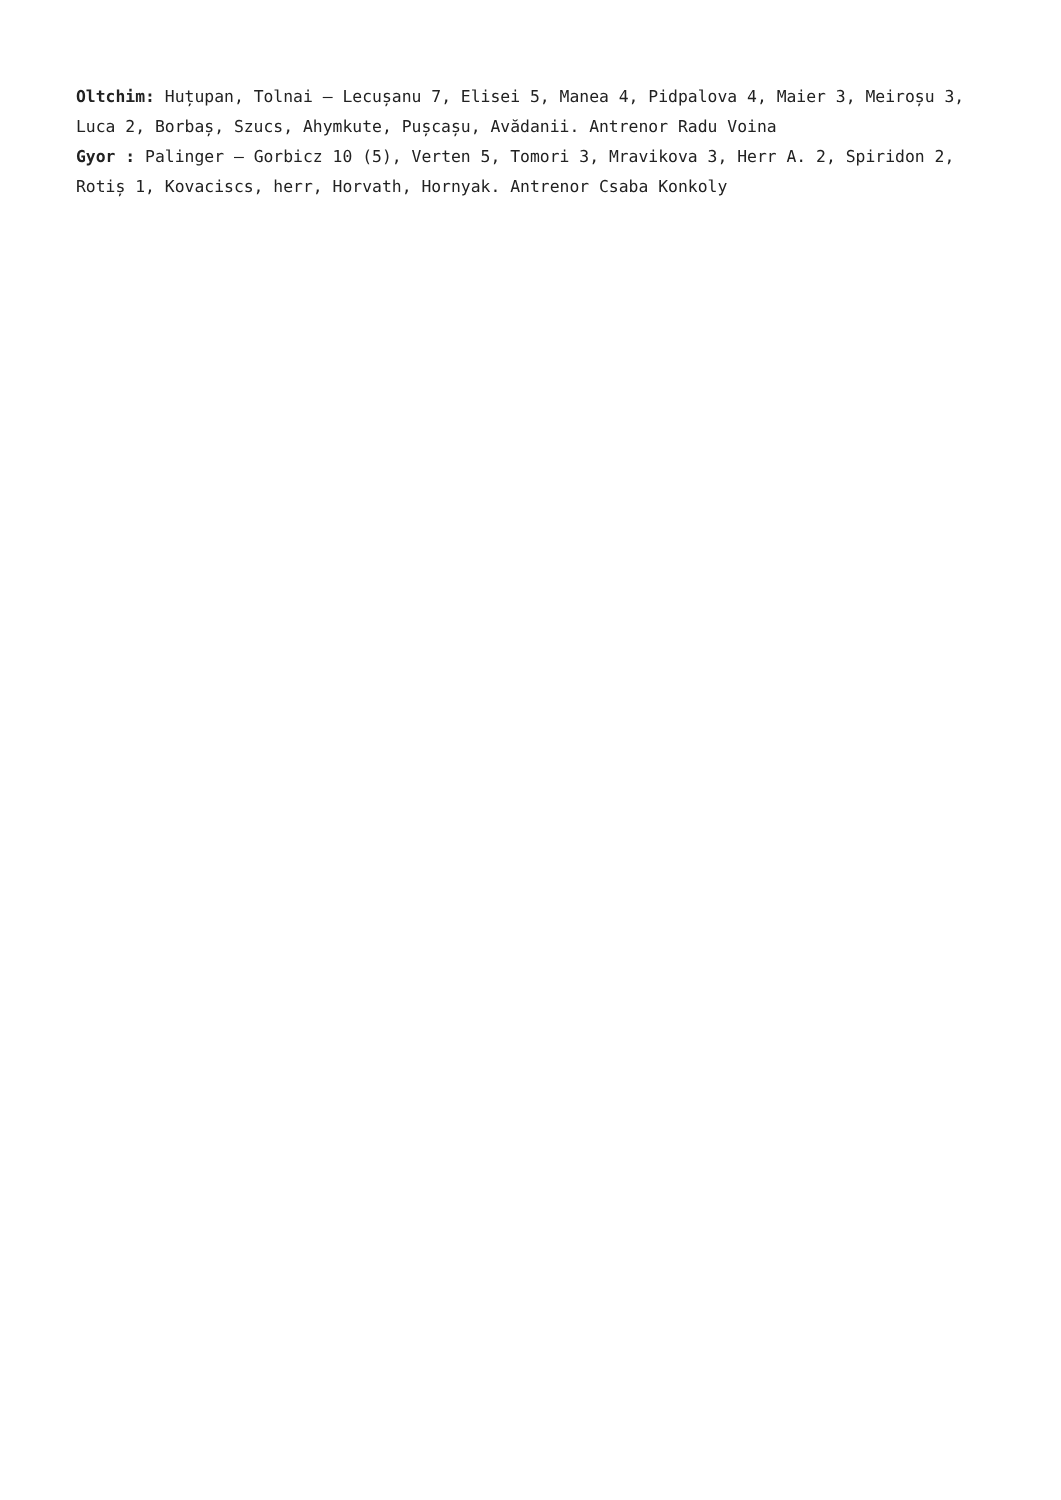Oltchim: Huțupan, Tolnai – Lecușanu 7, Elisei 5, Manea 4, Pidpalova 4, Maier 3, Meiroșu 3, Luca 2, Borbaș, Szucs, Ahymkute, Pușcașu, Avădanii. Antrenor Radu Voina
Gyor : Palinger – Gorbicz 10 (5), Verten 5, Tomori 3, Mravikova 3, Herr A. 2, Spiridon 2, Rotiș 1, Kovaciscs, herr, Horvath, Hornyak. Antrenor Csaba Konkoly